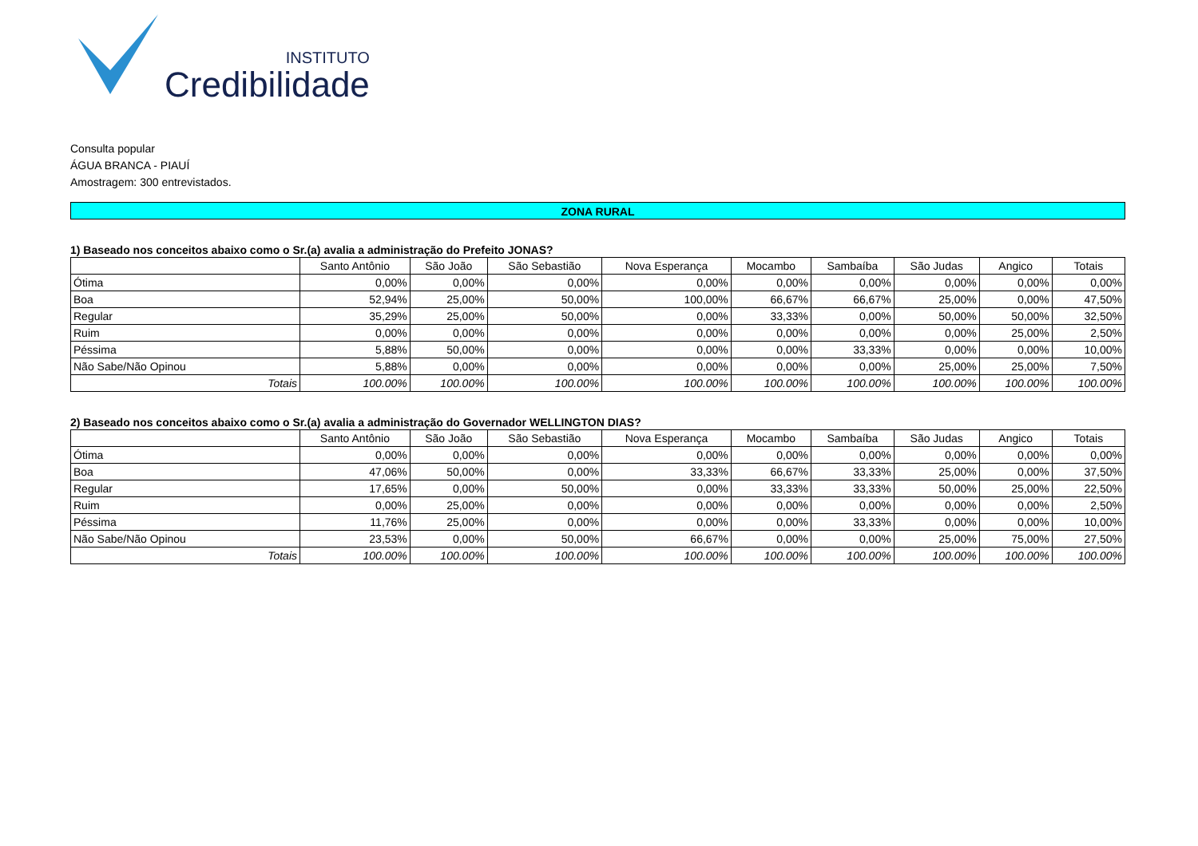INSTITUTO
Credibilidade
Consulta popular
ÁGUA BRANCA - PIAUÍ
Amostragem: 300 entrevistados.
ZONA RURAL
1) Baseado nos conceitos abaixo como o Sr.(a) avalia a administração do Prefeito JONAS?
| | Santo Antônio | São João | São Sebastião | Nova Esperança | Mocambo | Sambaíba | São Judas | Angico | Totais |
| --- | --- | --- | --- | --- | --- | --- | --- | --- | --- |
| Ótima | 0,00% | 0,00% | 0,00% | 0,00% | 0,00% | 0,00% | 0,00% | 0,00% | 0,00% |
| Boa | 52,94% | 25,00% | 50,00% | 100,00% | 66,67% | 66,67% | 25,00% | 0,00% | 47,50% |
| Regular | 35,29% | 25,00% | 50,00% | 0,00% | 33,33% | 0,00% | 50,00% | 50,00% | 32,50% |
| Ruim | 0,00% | 0,00% | 0,00% | 0,00% | 0,00% | 0,00% | 0,00% | 25,00% | 2,50% |
| Péssima | 5,88% | 50,00% | 0,00% | 0,00% | 0,00% | 33,33% | 0,00% | 0,00% | 10,00% |
| Não Sabe/Não Opinou | 5,88% | 0,00% | 0,00% | 0,00% | 0,00% | 0,00% | 25,00% | 25,00% | 7,50% |
| Totais | 100.00% | 100.00% | 100.00% | 100.00% | 100.00% | 100.00% | 100.00% | 100.00% | 100.00% |
2) Baseado nos conceitos abaixo como o Sr.(a) avalia a administração do Governador WELLINGTON DIAS?
| | Santo Antônio | São João | São Sebastião | Nova Esperança | Mocambo | Sambaíba | São Judas | Angico | Totais |
| --- | --- | --- | --- | --- | --- | --- | --- | --- | --- |
| Ótima | 0,00% | 0,00% | 0,00% | 0,00% | 0,00% | 0,00% | 0,00% | 0,00% | 0,00% |
| Boa | 47,06% | 50,00% | 0,00% | 33,33% | 66,67% | 33,33% | 25,00% | 0,00% | 37,50% |
| Regular | 17,65% | 0,00% | 50,00% | 0,00% | 33,33% | 33,33% | 50,00% | 25,00% | 22,50% |
| Ruim | 0,00% | 25,00% | 0,00% | 0,00% | 0,00% | 0,00% | 0,00% | 0,00% | 2,50% |
| Péssima | 11,76% | 25,00% | 0,00% | 0,00% | 0,00% | 33,33% | 0,00% | 0,00% | 10,00% |
| Não Sabe/Não Opinou | 23,53% | 0,00% | 50,00% | 66,67% | 0,00% | 0,00% | 25,00% | 75,00% | 27,50% |
| Totais | 100.00% | 100.00% | 100.00% | 100.00% | 100.00% | 100.00% | 100.00% | 100.00% | 100.00% |